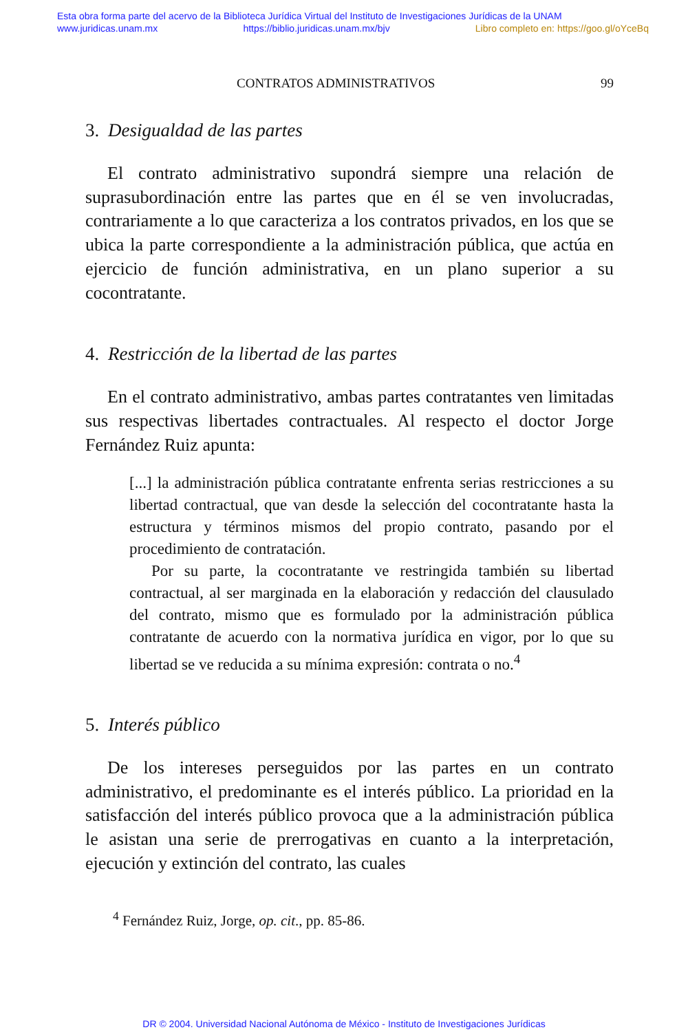Esta obra forma parte del acervo de la Biblioteca Jurídica Virtual del Instituto de Investigaciones Jurídicas de la UNAM
www.juridicas.unam.mx https://biblio.juridicas.unam.mx/bjv Libro completo en: https://goo.gl/oYceBq
CONTRATOS ADMINISTRATIVOS 99
3. Desigualdad de las partes
El contrato administrativo supondrá siempre una relación de suprasubordinación entre las partes que en él se ven involucradas, contrariamente a lo que caracteriza a los contratos privados, en los que se ubica la parte correspondiente a la administración pública, que actúa en ejercicio de función administrativa, en un plano superior a su cocontratante.
4. Restricción de la libertad de las partes
En el contrato administrativo, ambas partes contratantes ven limitadas sus respectivas libertades contractuales. Al respecto el doctor Jorge Fernández Ruiz apunta:
[...] la administración pública contratante enfrenta serias restricciones a su libertad contractual, que van desde la selección del cocontratante hasta la estructura y términos mismos del propio contrato, pasando por el procedimiento de contratación.
Por su parte, la cocontratante ve restringida también su libertad contractual, al ser marginada en la elaboración y redacción del clausulado del contrato, mismo que es formulado por la administración pública contratante de acuerdo con la normativa jurídica en vigor, por lo que su libertad se ve reducida a su mínima expresión: contrata o no.<sup>4</sup>
5. Interés público
De los intereses perseguidos por las partes en un contrato administrativo, el predominante es el interés público. La prioridad en la satisfacción del interés público provoca que a la administración pública le asistan una serie de prerrogativas en cuanto a la interpretación, ejecución y extinción del contrato, las cuales
<sup>4</sup> Fernández Ruiz, Jorge, op. cit., pp. 85-86.
DR © 2004. Universidad Nacional Autónoma de México - Instituto de Investigaciones Jurídicas